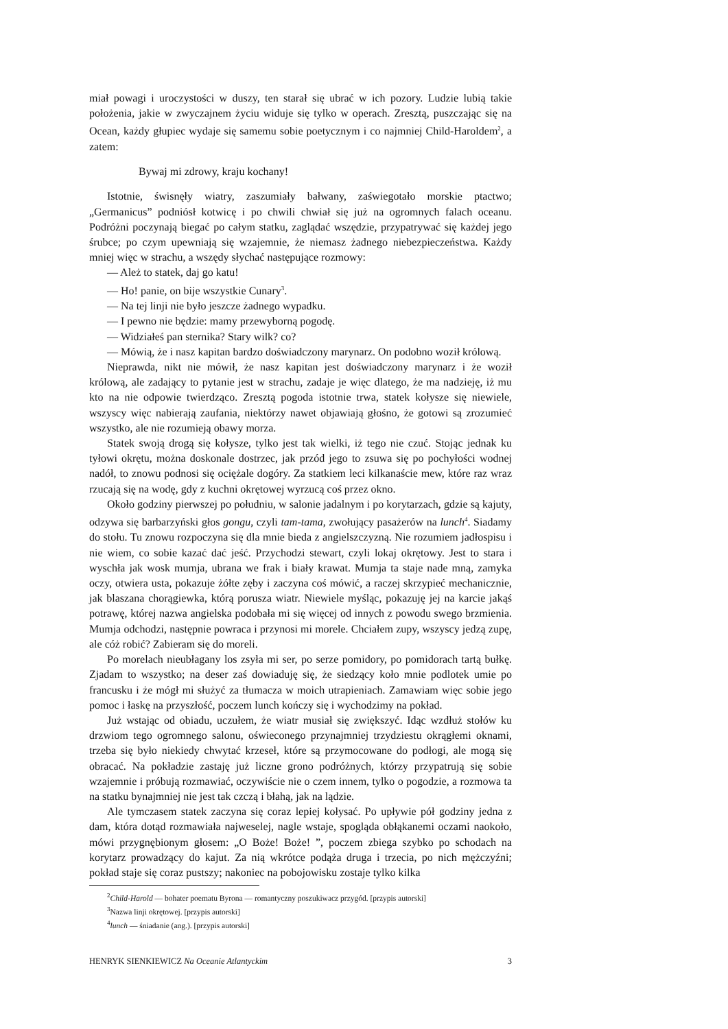miał powagi i uroczystości w duszy, ten starał się ubrać w ich pozory. Ludzie lubią takie położenia, jakie w zwyczajnem życiu widuje się tylko w operach. Zresztą, puszczając się na Ocean, każdy głupiec wydaje się samemu sobie poetycznym i co najmniej Child-Haroldem<sup>2</sup>, a zatem:
Bywaj mi zdrowy, kraju kochany!
Istotnie, świsnęły wiatry, zaszumiały bałwany, zaświegotało morskie ptactwo; „Germanicus” podniósł kotwicę i po chwili chwiał się już na ogromnych falach oceanu. Podróżni poczynają biegać po całym statku, zaglądać wszędzie, przypatrywać się każdej jego śrubce; po czym upewniają się wzajemnie, że niemasz żadnego niebezpieczeństwa. Każdy mniej więc w strachu, a wszędy słychać następujące rozmowy:
— Ależ to statek, daj go katu!
— Ho! panie, on bije wszystkie Cunary<sup>3</sup>.
— Na tej linji nie było jeszcze żadnego wypadku.
— I pewno nie będzie: mamy przewyborną pogodę.
— Widziałeś pan sternika? Stary wilk? co?
— Mówią, że i nasz kapitan bardzo doświadczony marynarz. On podobno woził królową.
Nieprawda, nikt nie mówił, że nasz kapitan jest doświadczony marynarz i że woził królową, ale zadający to pytanie jest w strachu, zadaje je więc dlatego, że ma nadzieję, iż mu kto na nie odpowie twierdząco. Zresztą pogoda istotnie trwa, statek kołysze się niewiele, wszyscy więc nabierają zaufania, niektórzy nawet objawiają głośno, że gotowi są zrozumieć wszystko, ale nie rozumieją obawy morza.
Statek swoją drogą się kołysze, tylko jest tak wielki, iż tego nie czuć. Stojąc jednak ku tyłowi okrętu, można doskonale dostrzec, jak przód jego to zsuwa się po pochyłości wodnej nadół, to znowu podnosi się ociężale dogóry. Za statkiem leci kilkanaście mew, które raz wraz rzucają się na wodę, gdy z kuchni okrętowej wyrzucą coś przez okno.
Około godziny pierwszej po południu, w salonie jadalnym i po korytarzach, gdzie są kajuty, odzywa się barbarzyński głos gongu, czyli tam-tama, zwołujący pasażerów na lunch<sup>4</sup>. Siadamy do stołu. Tu znowu rozpoczyna się dla mnie bieda z angielszczyzną. Nie rozumiem jadłospisu i nie wiem, co sobie kazać dać jeść. Przychodzi stewart, czyli lokaj okrętowy. Jest to stara i wyschła jak wosk mumja, ubrana we frak i biały krawat. Mumja ta staje nade mną, zamyka oczy, otwiera usta, pokazuje żółte zęby i zaczyna coś mówić, a raczej skrzypieć mechanicznie, jak blaszana chorągiewka, którą porusza wiatr. Niewiele myśląc, pokazuję jej na karcie jakąś potrawę, której nazwa angielska podobała mi się więcej od innych z powodu swego brzmienia. Mumja odchodzi, następnie powraca i przynosi mi morele. Chciałem zupy, wszyscy jedzą zupę, ale cóż robić? Zabieram się do moreli.
Po morelach nieubłagany los zsyła mi ser, po serze pomidory, po pomidorach tartą bułkę. Zjadam to wszystko; na deser zaś dowiaduję się, że siedzący koło mnie podlotek umie po francusku i że mógł mi służyć za tłumacza w moich utrapieniach. Zamawiam więc sobie jego pomoc i łaskę na przyszłość, poczem lunch kończy się i wychodzimy na pokład.
Już wstając od obiadu, uczułem, że wiatr musiał się zwiększyć. Idąc wzdłuż stołów ku drzwiom tego ogromnego salonu, oświeconego przynajmniej trzydziestu okrągłemi oknami, trzeba się było niekiedy chwytać krzeseł, które są przymocowane do podłogi, ale mogą się obracać. Na pokładzie zastaję już liczne grono podróżnych, którzy przypatrują się sobie wzajemnie i próbują rozmawiać, oczywiście nie o czem innem, tylko o pogodzie, a rozmowa ta na statku bynajmniej nie jest tak czczą i błahą, jak na lądzie.
Ale tymczasem statek zaczyna się coraz lepiej kołysać. Po upływie pół godziny jedna z dam, która dotąd rozmawiała najweselej, nagle wstaje, spogląda obłąkanemi oczami naokoło, mówi przygnębionym głosem: „O Boże! Boże! ”, poczem zbiega szybko po schodach na korytarz prowadzący do kajut. Za nią wkrótce podąża druga i trzecia, po nich mężczyźni; pokład staje się coraz pustszy; nakoniec na pobojowisku zostaje tylko kilka
<sup>2</sup> Child-Harold — bohater poematu Byrona — romantyczny poszukiwacz przygód. [przypis autorski]
<sup>3</sup> Nazwa linji okrętowej. [przypis autorski]
<sup>4</sup> lunch — śniadanie (ang.). [przypis autorski]
HENRYK SIENKIEWICZ Na Oceanie Atlantyckim 3